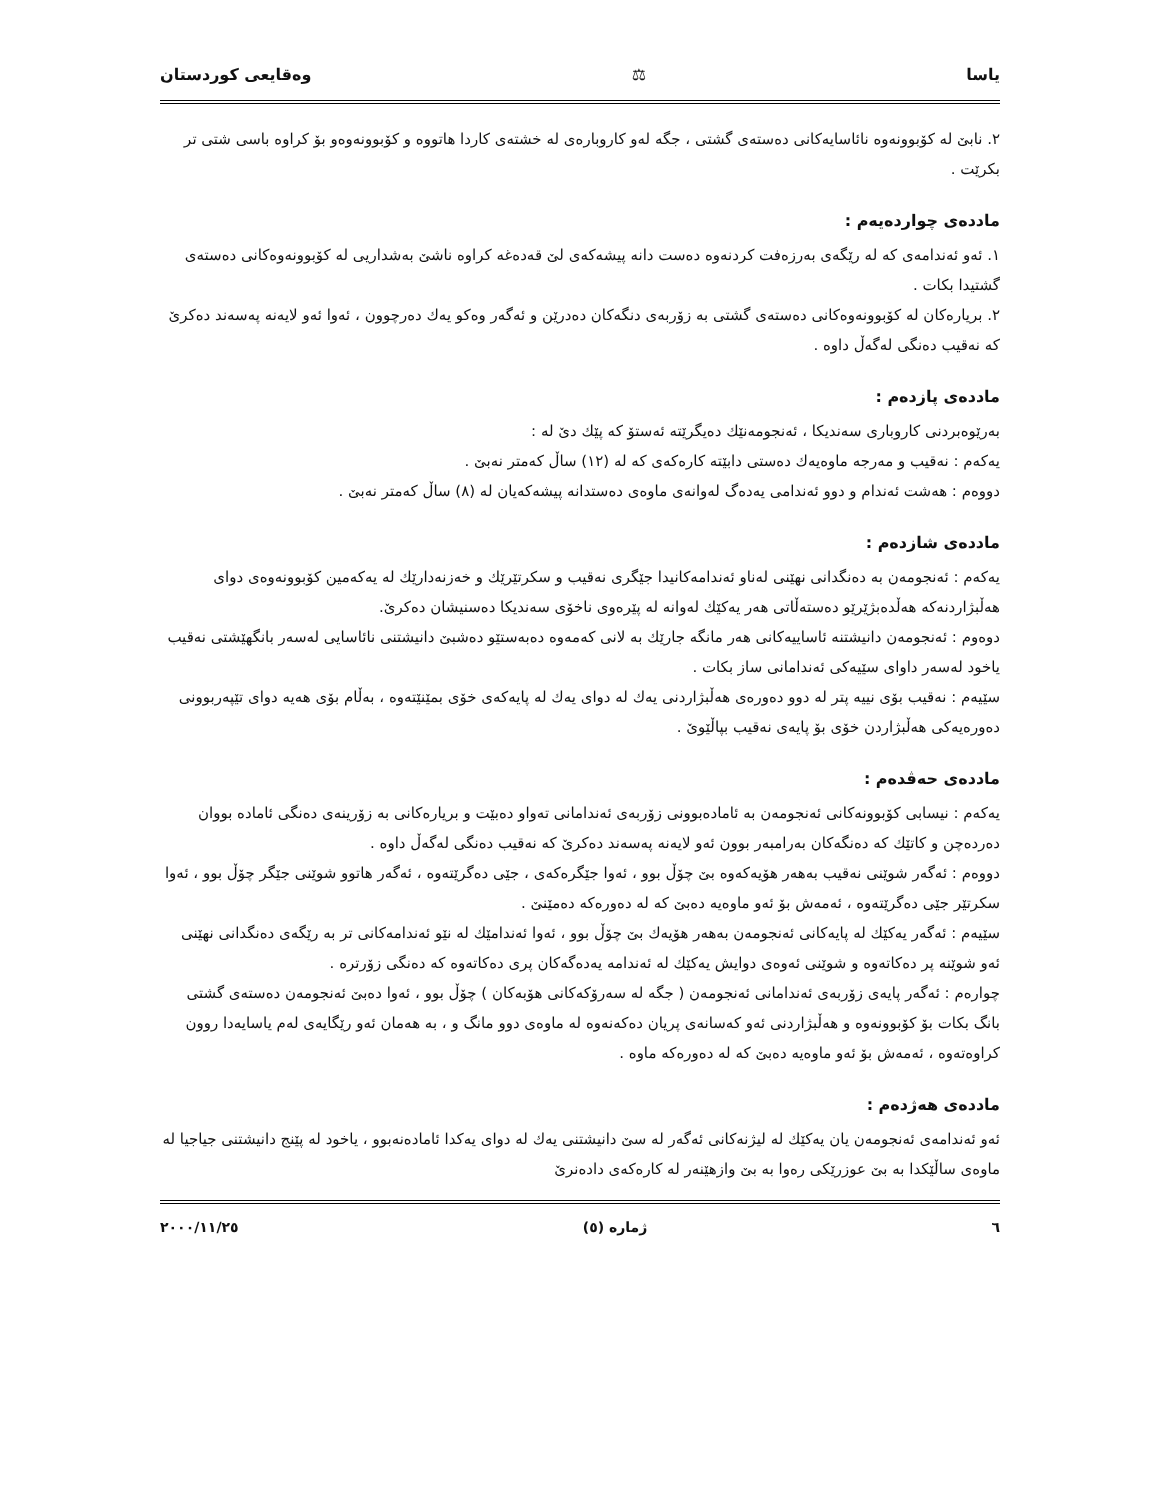یاسا ⚖ وەقایعی کوردستان
٢. نابێ لە کۆبوونەوە نائاسایەکانی دەستەی گشتی ، جگە لەو کاروبارەی لە خشتەی کاردا هاتووە و کۆبوونەوەو بۆ کراوە باسی شتی تر بکرێت .
ماددەی چواردەیەم :
١. ئەو ئەندامەی کە لە رێگەی بەرزەفت کردنەوە دەست دانە پیشەکەی لێ قەدەغە کراوە ناشێ بەشداریی لە کۆبوونەوەکانی دەستەی گشتیدا بکات .
٢. بریارەکان لە کۆبوونەوەکانی دەستەی گشتی بە زۆربەی دنگەکان دەدرێن و ئەگەر وەکو یەك دەرچوون ، ئەوا ئەو لایەنە پەسەند دەکرێ کە نەقیب دەنگی لەگەڵ داوە .
ماددەی پازدەم :
بەرێوەبردنی کاروباری سەندیکا ، ئەنجومەنێك دەیگرێتە ئەستۆ کە پێك دێ لە :
یەکەم : نەقیب و مەرجە ماوەیەك دەستی دابێتە کارەکەی کە لە (١٢) ساڵ کەمتر نەبێ .
دووەم : هەشت ئەندام و دوو ئەندامی یەدەگ لەوانەی ماوەی دەستدانە پیشەکەیان لە (٨) ساڵ کەمتر نەبێ .
ماددەی شازدەم :
یەکەم : ئەنجومەن بە دەنگدانی نهێنی لەناو ئەندامەکانیدا جێگری نەقیب و سکرتێرێك و خەزنەدارێك لە یەکەمین کۆبوونەوەی دوای هەڵبژاردنەکە هەڵدەبژێرێو دەستەڵاتی هەر یەکێك لەوانە لە پێرەوی ناخۆی سەندیکا دەسنیشان دەکرێ.
دوەوم : ئەنجومەن دانیشتنە ئاساییەکانی هەر مانگە جارێك بە لانی کەمەوە دەبەستێو دەشبێ دانیشتنی نائاسایی لەسەر بانگهێشتی نەقیب یاخود لەسەر داوای سێیەکی ئەندامانی ساز بکات .
سێیەم : نەقیب بۆی نییە پتر لە دوو دەورەی هەڵبژاردنی یەك لە دوای یەك لە پایەکەی خۆی بمێنێتەوە ، بەڵام بۆی هەیە دوای تێپەربوونی دەورەیەکی هەڵبژاردن خۆی بۆ پایەی نەقیب بپاڵێوێ .
ماددەی حەڤدەم :
یەکەم : نیسابی کۆبوونەکانی ئەنجومەن بە ئامادەبوونی زۆربەی ئەندامانی تەواو دەبێت و بریارەکانی بە زۆرینەی دەنگی ئامادە بووان دەردەچن و کاتێك کە دەنگەکان بەرامبەر بوون ئەو لایەنە پەسەند دەکرێ کە نەقیب دەنگی لەگەڵ داوە .
دووەم : ئەگەر شوێنی نەقیب بەهەر هۆیەکەوە بێ چۆڵ بوو ، ئەوا جێگرەکەی ، جێی دەگرێتەوە ، ئەگەر هاتوو شوێنی جێگر چۆڵ بوو ، ئەوا سکرتێر جێی دەگرێتەوە ، ئەمەش بۆ ئەو ماوەیە دەبێ کە لە دەورەکە دەمێنێ .
سێیەم : ئەگەر یەکێك لە پایەکانی ئەنجومەن بەهەر هۆیەك بێ چۆڵ بوو ، ئەوا ئەندامێك لە نێو ئەندامەکانی تر بە رێگەی دەنگدانی نهێنی ئەو شوێنە پر دەکاتەوە و شوێنی ئەوەی دوایش یەکێك لە ئەندامە یەدەگەکان پری دەکاتەوە کە دەنگی زۆرترە .
چوارەم : ئەگەر پایەی زۆربەی ئەندامانی ئەنجومەن ( جگە لە سەرۆکەکانی هۆبەکان ) چۆڵ بوو ، ئەوا دەبێ ئەنجومەن دەستەی گشتی بانگ بکات بۆ کۆبوونەوە و هەڵبژاردنی ئەو کەسانەی پریان دەکەنەوە لە ماوەی دوو مانگ و ، بە هەمان ئەو رێگایەی لەم یاسایەدا روون کراوەتەوە ، ئەمەش بۆ ئەو ماوەیە دەبێ کە لە دەورەکە ماوە .
ماددەی هەژدەم :
ئەو ئەندامەی ئەنجومەن یان یەکێك لە لیژنەکانی ئەگەر لە سێ دانیشتنی یەك لە دوای یەکدا ئامادەنەبوو ، یاخود لە پێنج دانیشتنی جیاجیا لە ماوەی ساڵێکدا بە بێ عوزرێکی رەوا بە بێ وازهێنەر لە کارەکەی دادەنرێ
٦ ژمارە (٥) ٢٠٠٠/١١/٢٥